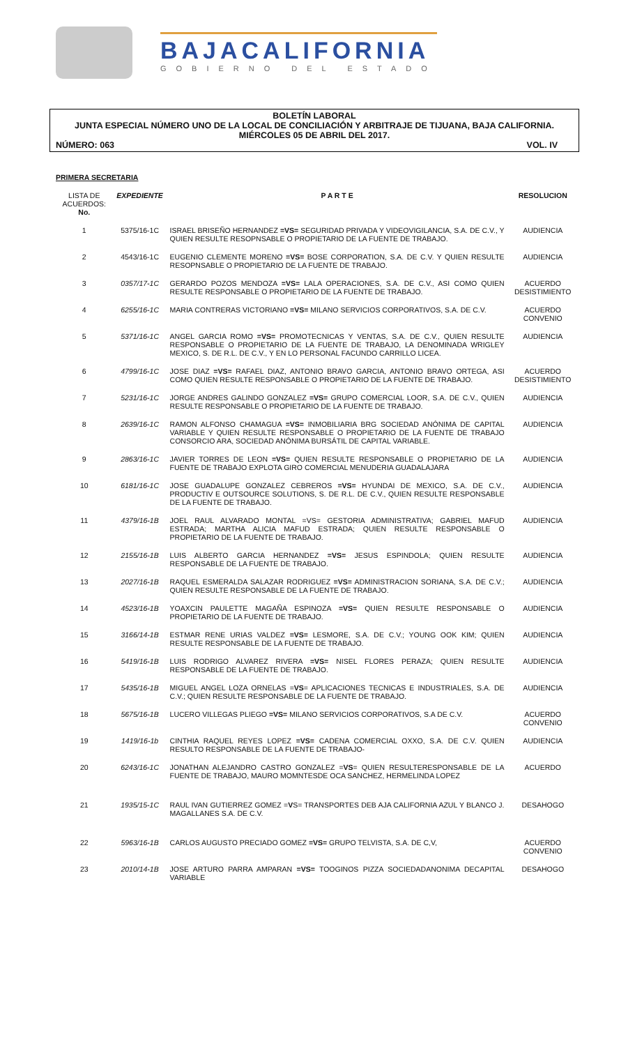BAJACALIFORNIA
GOBIERNO DEL ESTADO
BOLETÍN LABORAL
JUNTA ESPECIAL NÚMERO UNO DE LA LOCAL DE CONCILIACIÓN Y ARBITRAJE DE TIJUANA, BAJA CALIFORNIA.
MIÉRCOLES 05 DE ABRIL DEL 2017.
NÚMERO: 063 VOL. IV
PRIMERA SECRETARIA
| LISTA DE ACUERDOS: No. | EXPEDIENTE | P A R T E | RESOLUCION |
| --- | --- | --- | --- |
| 1 | 5375/16-1C | ISRAEL BRISEÑO HERNANDEZ =VS= SEGURIDAD PRIVADA Y VIDEOVIGILANCIA, S.A. DE C.V., Y QUIEN RESULTE RESOPNSABLE O PROPIETARIO DE LA FUENTE DE TRABAJO. | AUDIENCIA |
| 2 | 4543/16-1C | EUGENIO CLEMENTE MORENO =VS= BOSE CORPORATION, S.A. DE C.V. Y QUIEN RESULTE RESOPNSABLE O PROPIETARIO DE LA FUENTE DE TRABAJO. | AUDIENCIA |
| 3 | 0357/17-1C | GERARDO POZOS MENDOZA =VS= LALA OPERACIONES, S.A. DE C.V., ASI COMO QUIEN RESULTE RESPONSABLE O PROPIETARIO DE LA FUENTE DE TRABAJO. | ACUERDO DESISTIMIENTO |
| 4 | 6255/16-1C | MARIA CONTRERAS VICTORIANO =VS= MILANO SERVICIOS CORPORATIVOS, S.A. DE C.V. | ACUERDO CONVENIO |
| 5 | 5371/16-1C | ANGEL GARCIA ROMO =VS= PROMOTECNICAS Y VENTAS, S.A. DE C.V., QUIEN RESULTE RESPONSABLE O PROPIETARIO DE LA FUENTE DE TRABAJO, LA DENOMINADA WRIGLEY MEXICO, S. DE R.L. DE C.V., Y EN LO PERSONAL FACUNDO CARRILLO LICEA. | AUDIENCIA |
| 6 | 4799/16-1C | JOSE DIAZ =VS= RAFAEL DIAZ, ANTONIO BRAVO GARCIA, ANTONIO BRAVO ORTEGA, ASI COMO QUIEN RESULTE RESPONSABLE O PROPIETARIO DE LA FUENTE DE TRABAJO. | ACUERDO DESISTIMIENTO |
| 7 | 5231/16-1C | JORGE ANDRES GALINDO GONZALEZ =VS= GRUPO COMERCIAL LOOR, S.A. DE C.V., QUIEN RESULTE RESPONSABLE O PROPIETARIO DE LA FUENTE DE TRABAJO. | AUDIENCIA |
| 8 | 2639/16-1C | RAMON ALFONSO CHAMAGUA =VS= INMOBILIARIA BRG SOCIEDAD ANÓNIMA DE CAPITAL VARIABLE Y QUIEN RESULTE RESPONSABLE O PROPIETARIO DE LA FUENTE DE TRABAJO CONSORCIO ARA, SOCIEDAD ANÓNIMA BURSÁTIL DE CAPITAL VARIABLE. | AUDIENCIA |
| 9 | 2863/16-1C | JAVIER TORRES DE LEON =VS= QUIEN RESULTE RESPONSABLE O PROPIETARIO DE LA FUENTE DE TRABAJO EXPLOTA GIRO COMERCIAL MENUDERIA GUADALAJARA | AUDIENCIA |
| 10 | 6181/16-1C | JOSE GUADALUPE GONZALEZ CEBREROS =VS= HYUNDAI DE MEXICO, S.A. DE C.V., PRODUCTIV E OUTSOURCE SOLUTIONS, S. DE R.L. DE C.V., QUIEN RESULTE RESPONSABLE DE LA FUENTE DE TRABAJO. | AUDIENCIA |
| 11 | 4379/16-1B | JOEL RAUL ALVARADO MONTAL =VS= GESTORIA ADMINISTRATIVA; GABRIEL MAFUD ESTRADA; MARTHA ALICIA MAFUD ESTRADA; QUIEN RESULTE RESPONSABLE O PROPIETARIO DE LA FUENTE DE TRABAJO. | AUDIENCIA |
| 12 | 2155/16-1B | LUIS ALBERTO GARCIA HERNANDEZ =VS= JESUS ESPINDOLA; QUIEN RESULTE RESPONSABLE DE LA FUENTE DE TRABAJO. | AUDIENCIA |
| 13 | 2027/16-1B | RAQUEL ESMERALDA SALAZAR RODRIGUEZ =VS= ADMINISTRACION SORIANA, S.A. DE C.V.; QUIEN RESULTE RESPONSABLE DE LA FUENTE DE TRABAJO. | AUDIENCIA |
| 14 | 4523/16-1B | YOAXCIN PAULETTE MAGAÑA ESPINOZA =VS= QUIEN RESULTE RESPONSABLE O PROPIETARIO DE LA FUENTE DE TRABAJO. | AUDIENCIA |
| 15 | 3166/14-1B | ESTMAR RENE URIAS VALDEZ =VS= LESMORE, S.A. DE C.V.; YOUNG OOK KIM; QUIEN RESULTE RESPONSABLE DE LA FUENTE DE TRABAJO. | AUDIENCIA |
| 16 | 5419/16-1B | LUIS RODRIGO ALVAREZ RIVERA =VS= NISEL FLORES PERAZA; QUIEN RESULTE RESPONSABLE DE LA FUENTE DE TRABAJO. | AUDIENCIA |
| 17 | 5435/16-1B | MIGUEL ANGEL LOZA ORNELAS = VS = APLICACIONES TECNICAS E INDUSTRIALES, S.A. DE C.V.; QUIEN RESULTE RESPONSABLE DE LA FUENTE DE TRABAJO. | AUDIENCIA |
| 18 | 5675/16-1B | LUCERO VILLEGAS PLIEGO =VS= MILANO SERVICIOS CORPORATIVOS, S.A DE C.V. | ACUERDO CONVENIO |
| 19 | 1419/16-1b | CINTHIA RAQUEL REYES LOPEZ =VS= CADENA COMERCIAL OXXO, S.A. DE C.V. QUIEN RESULTO RESPONSABLE DE LA FUENTE DE TRABAJO- | AUDIENCIA |
| 20 | 6243/16-1C | JONATHAN ALEJANDRO CASTRO GONZALEZ = VS = QUIEN RESULTERESPONSABLE DE LA FUENTE DE TRABAJO, MAURO MOMNTESDE OCA SANCHEZ, HERMELINDA LOPEZ | ACUERDO |
| 21 | 1935/15-1C | RAUL IVAN GUTIERREZ GOMEZ = V S= TRANSPORTES DEB AJA CALIFORNIA AZUL Y BLANCO J. MAGALLANES S.A. DE C.V. | DESAHOGO |
| 22 | 5963/16-1B | CARLOS AUGUSTO PRECIADO GOMEZ =VS= GRUPO TELVISTA, S.A. DE C,V, | ACUERDO CONVENIO |
| 23 | 2010/14-1B | JOSE ARTURO PARRA AMPARAN =VS= TOOGINOS PIZZA SOCIEDADANONIMA DECAPITAL VARIABLE | DESAHOGO |